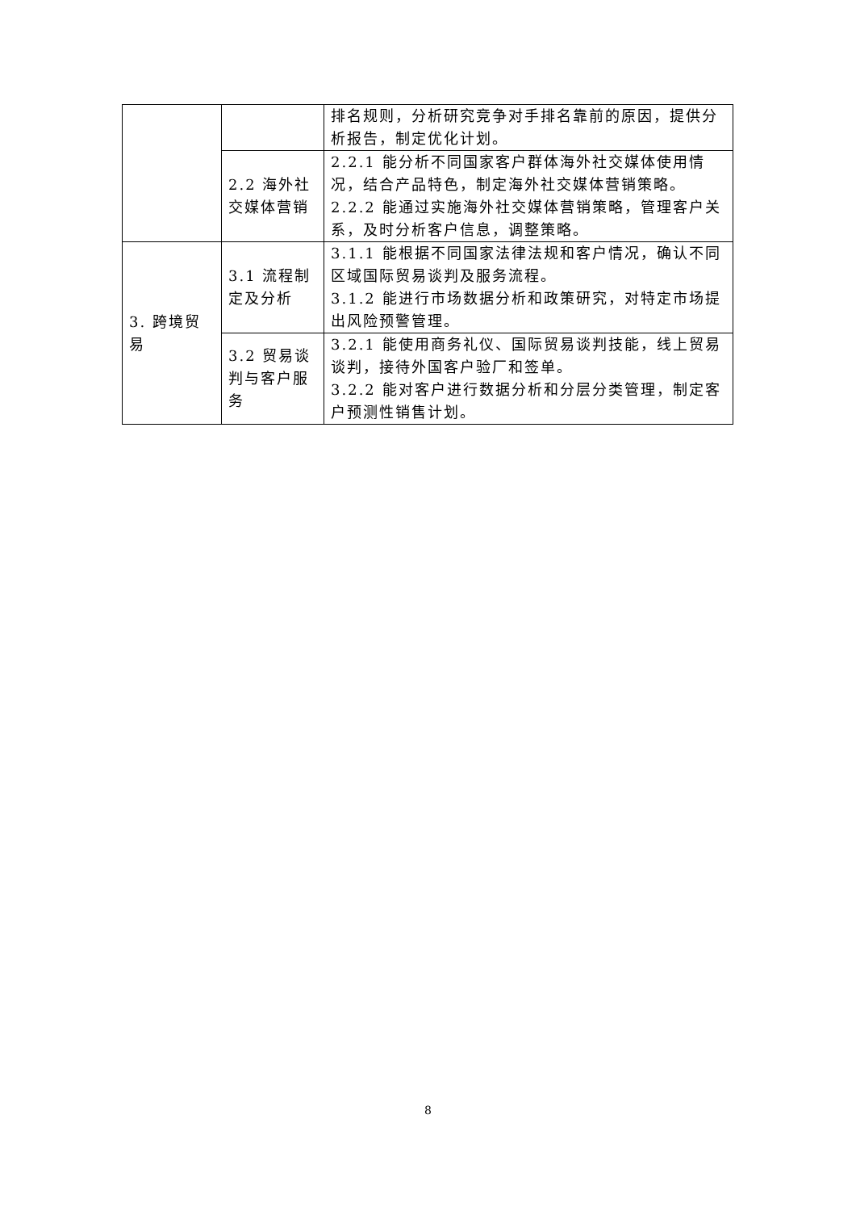| | | 排名规则，分析研究竞争对手排名靠前的原因，提供分析报告，制定优化计划。 |
| | 2.2 海外社交媒体营销 | 2.2.1 能分析不同国家客户群体海外社交媒体使用情况，结合产品特色，制定海外社交媒体营销策略。 2.2.2 能通过实施海外社交媒体营销策略，管理客户关系，及时分析客户信息，调整策略。 |
| 3. 跨境贸易 | 3.1 流程制定及分析 | 3.1.1 能根据不同国家法律法规和客户情况，确认不同区域国际贸易谈判及服务流程。 3.1.2 能进行市场数据分析和政策研究，对特定市场提出风险预警管理。 |
| | 3.2 贸易谈判与客户服务 | 3.2.1 能使用商务礼仪、国际贸易谈判技能，线上贸易谈判，接待外国客户验厂和签单。 3.2.2 能对客户进行数据分析和分层分类管理，制定客户预测性销售计划。 |
8